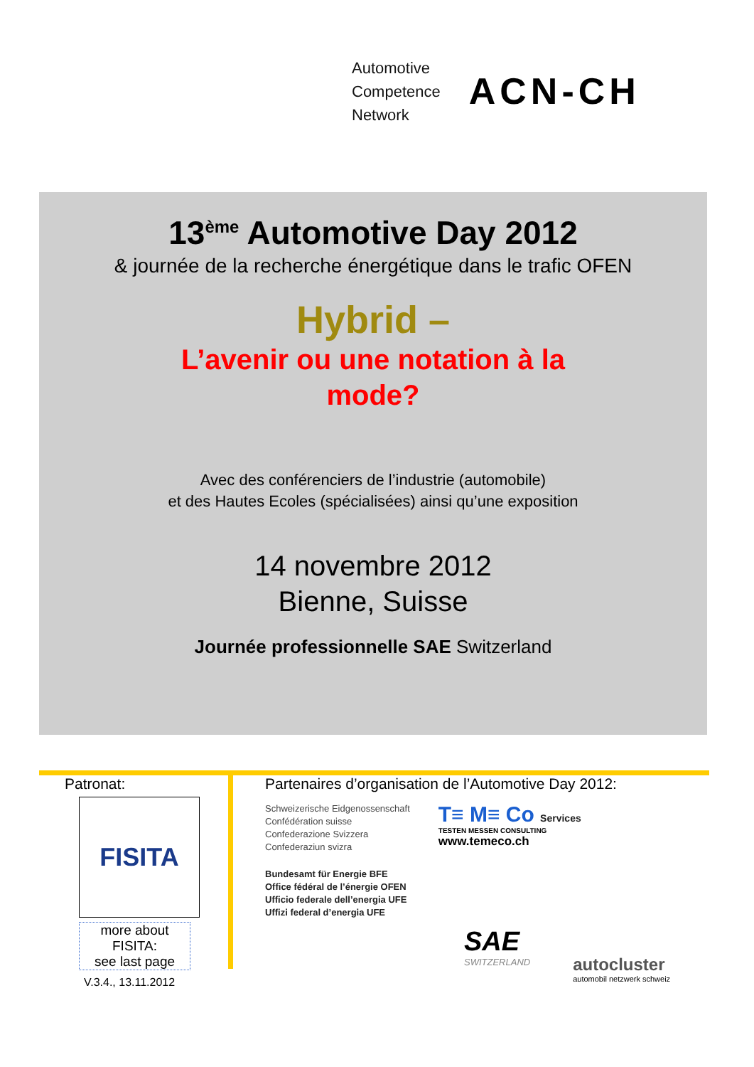Automotive
Competence
Network
ACN-CH
13<sup>ème</sup> Automotive Day 2012
& journée de la recherche énergétique dans le trafic OFEN
Hybrid –
L’avenir ou une notation à la
mode?
Avec des conférenciers de l’industrie (automobile)
et des Hautes Ecoles (spécialisées) ainsi qu’une exposition
14 novembre 2012
Bienne, Suisse
Journée professionnelle SAE Switzerland
Patronat:
FISITA
more about FISITA:
see last page
Partenaires d’organisation de l’Automotive Day 2012:
Schweizerische Eidgenossenschaft
Confédération suisse
Confederazione Svizzera
Confederaziun svizra
Bundesamt für Energie BFE
Office fédéral de l’énergie OFEN
Ufficio federale dell’energia UFE
Uffizi federal d’energia UFE
T≡ M≡ Co Services
TESTEN MESSEN CONSULTING
www.temeco.ch
SAE
SWITZERLAND
autocluster
automobil netzwerk schweiz
V.3.4., 13.11.2012